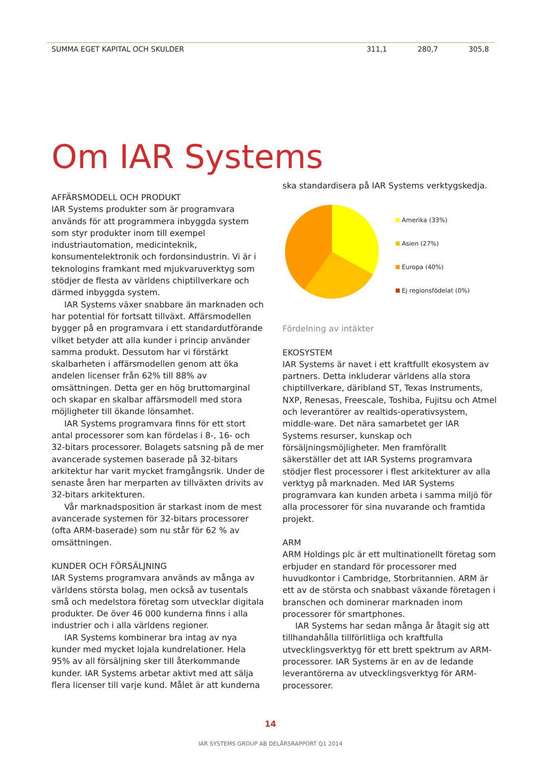| SUMMA EGET KAPITAL OCH SKULDER | 311,1 | 280,7 | 305,8 |
Om IAR Systems
AFFÄRSMODELL OCH PRODUKT
IAR Systems produkter som är programvara används för att programmera inbyggda system som styr produkter inom till exempel industriautomation, medicinteknik, konsumentelektronik och fordonsindustrin. Vi är i teknologins framkant med mjukvaruverktyg som stödjer de flesta av världens chiptillverkare och därmed inbyggda system.
IAR Systems växer snabbare än marknaden och har potential för fortsatt tillväxt. Affärsmodellen bygger på en programvara i ett standardutförande vilket betyder att alla kunder i princip använder samma produkt. Dessutom har vi förstärkt skalbarheten i affärsmodellen genom att öka andelen licenser från 62% till 88% av omsättningen. Detta ger en hög bruttomarginal och skapar en skalbar affärsmodell med stora möjligheter till ökande lönsamhet.
IAR Systems programvara finns för ett stort antal processorer som kan fördelas i 8-, 16- och 32-bitars processorer. Bolagets satsning på de mer avancerade systemen baserade på 32-bitars arkitektur har varit mycket framgångsrik. Under de senaste åren har merparten av tillväxten drivits av 32-bitars arkitekturen.
Vår marknadsposition är starkast inom de mest avancerade systemen för 32-bitars processorer (ofta ARM-baserade) som nu står för 62 % av omsättningen.
KUNDER OCH FÖRSÄLJNING
IAR Systems programvara används av många av världens största bolag, men också av tusentals små och medelstora företag som utvecklar digitala produkter. De över 46 000 kunderna finns i alla industrier och i alla världens regioner.
IAR Systems kombinerar bra intag av nya kunder med mycket lojala kundrelationer. Hela 95% av all försäljning sker till återkommande kunder. IAR Systems arbetar aktivt med att sälja flera licenser till varje kund. Målet är att kunderna
ska standardisera på IAR Systems verktygskedja.
Amerika (33%)
Asien (27%)
Europa (40%)
Ej regionsfödelat (0%)
Fördelning av intäkter
EKOSYSTEM
IAR Systems är navet i ett kraftfullt ekosystem av partners. Detta inkluderar världens alla stora chiptillverkare, däribland ST, Texas Instruments, NXP, Renesas, Freescale, Toshiba, Fujitsu och Atmel och leverantörer av realtids-operativsystem, middle-ware. Det nära samarbetet ger IAR Systems resurser, kunskap och försäljningsmöjligheter. Men framförallt säkerställer det att IAR Systems programvara stödjer flest processorer i flest arkitekturer av alla verktyg på marknaden. Med IAR Systems programvara kan kunden arbeta i samma miljö för alla processorer för sina nuvarande och framtida projekt.
ARM
ARM Holdings plc är ett multinationellt företag som erbjuder en standard för processorer med huvudkontor i Cambridge, Storbritannien. ARM är ett av de största och snabbast växande företagen i branschen och dominerar marknaden inom processorer för smartphones.
IAR Systems har sedan många år åtagit sig att tillhandahålla tillförlitliga och kraftfulla utvecklingsverktyg för ett brett spektrum av ARM-processorer. IAR Systems är en av de ledande leverantörerna av utvecklingsverktyg för ARM-processorer.
14
IAR SYSTEMS GROUP AB DELÅRSRAPPORT Q1 2014